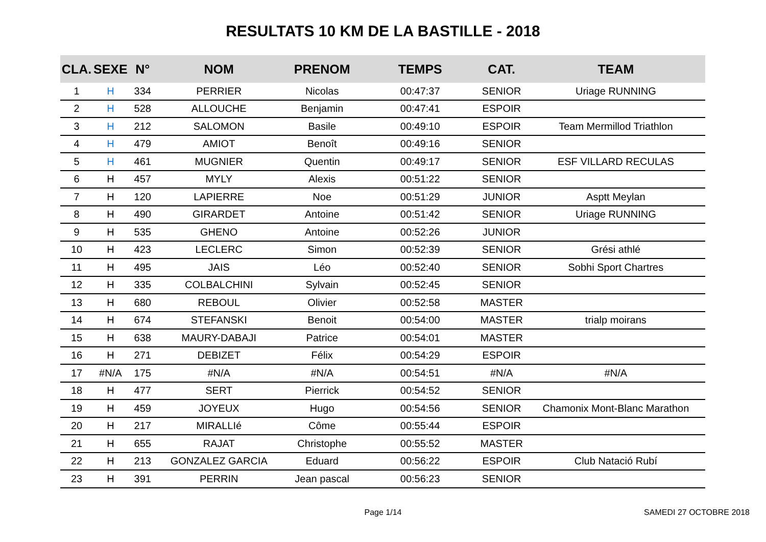RESULTATS 10 KM DE LA BASTILLE - 2018
| CLA. | SEXE | N° | NOM | PRENOM | TEMPS | CAT. | TEAM |
| --- | --- | --- | --- | --- | --- | --- | --- |
| 1 | H | 334 | PERRIER | Nicolas | 00:47:37 | SENIOR | Uriage RUNNING |
| 2 | H | 528 | ALLOUCHE | Benjamin | 00:47:41 | ESPOIR | |
| 3 | H | 212 | SALOMON | Basile | 00:49:10 | ESPOIR | Team Mermillod Triathlon |
| 4 | H | 479 | AMIOT | Benoît | 00:49:16 | SENIOR | |
| 5 | H | 461 | MUGNIER | Quentin | 00:49:17 | SENIOR | ESF VILLARD RECULAS |
| 6 | H | 457 | MYLY | Alexis | 00:51:22 | SENIOR | |
| 7 | H | 120 | LAPIERRE | Noe | 00:51:29 | JUNIOR | Asptt Meylan |
| 8 | H | 490 | GIRARDET | Antoine | 00:51:42 | SENIOR | Uriage RUNNING |
| 9 | H | 535 | GHENO | Antoine | 00:52:26 | JUNIOR | |
| 10 | H | 423 | LECLERC | Simon | 00:52:39 | SENIOR | Grési athlé |
| 11 | H | 495 | JAIS | Léo | 00:52:40 | SENIOR | Sobhi Sport Chartres |
| 12 | H | 335 | COLBALCHINI | Sylvain | 00:52:45 | SENIOR | |
| 13 | H | 680 | REBOUL | Olivier | 00:52:58 | MASTER | |
| 14 | H | 674 | STEFANSKI | Benoit | 00:54:00 | MASTER | trialp moirans |
| 15 | H | 638 | MAURY-DABAJI | Patrice | 00:54:01 | MASTER | |
| 16 | H | 271 | DEBIZET | Félix | 00:54:29 | ESPOIR | |
| 17 | #N/A | 175 | #N/A | #N/A | 00:54:51 | #N/A | #N/A |
| 18 | H | 477 | SERT | Pierrick | 00:54:52 | SENIOR | |
| 19 | H | 459 | JOYEUX | Hugo | 00:54:56 | SENIOR | Chamonix Mont-Blanc Marathon |
| 20 | H | 217 | MIRALLIé | Côme | 00:55:44 | ESPOIR | |
| 21 | H | 655 | RAJAT | Christophe | 00:55:52 | MASTER | |
| 22 | H | 213 | GONZALEZ GARCIA | Eduard | 00:56:22 | ESPOIR | Club Natació Rubí |
| 23 | H | 391 | PERRIN | Jean pascal | 00:56:23 | SENIOR | |
Page 1/14
SAMEDI 27 OCTOBRE 2018